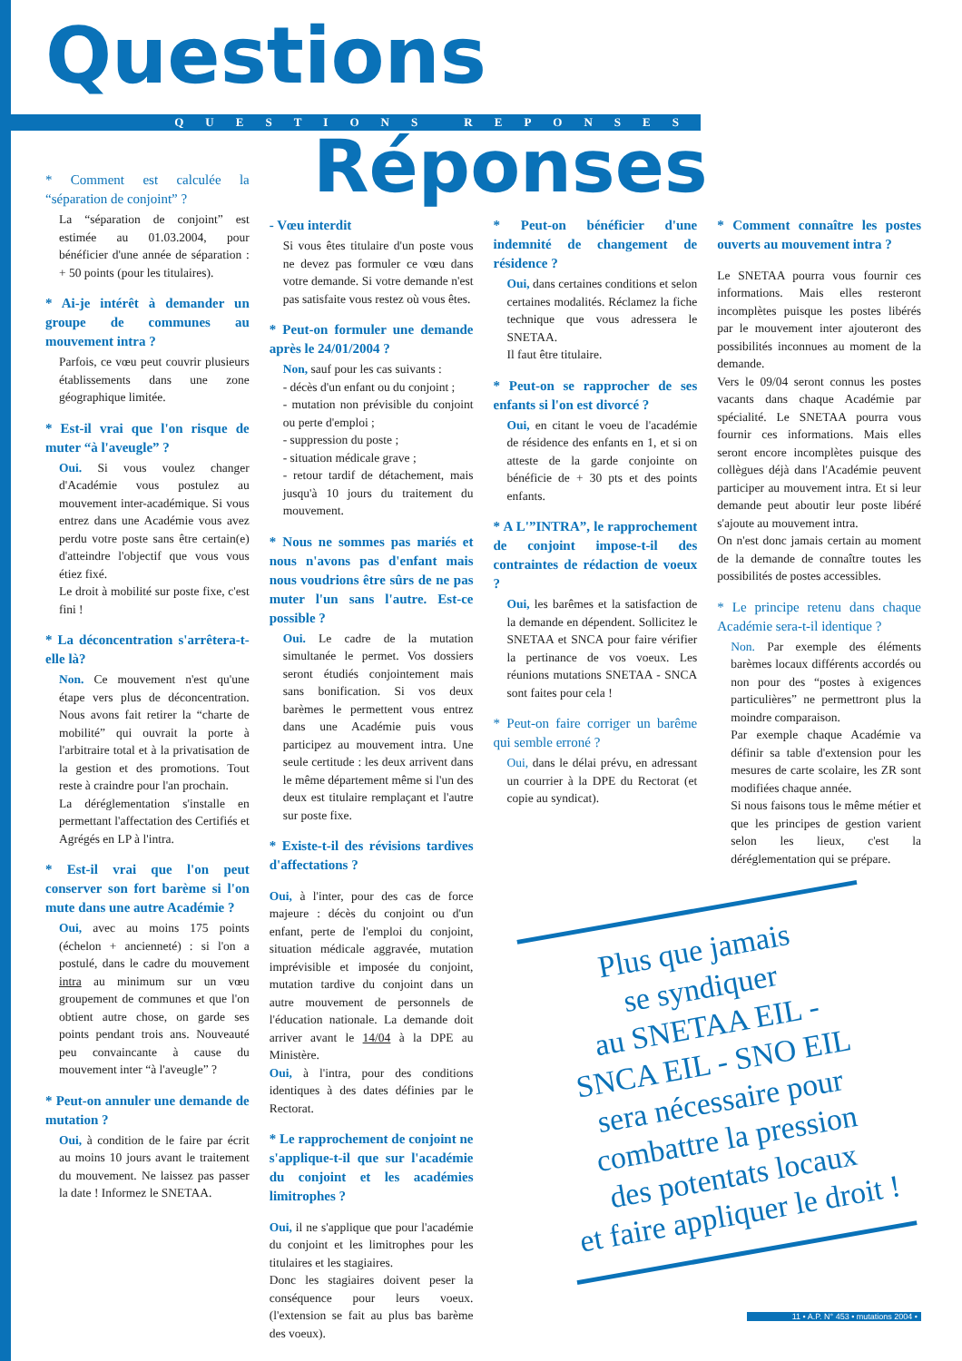Questions
QUESTIONS REPONSES
Réponses
* Comment est calculée la “séparation de conjoint” ?
La “séparation de conjoint” est estimée au 01.03.2004, pour bénéficier d'une année de séparation : + 50 points (pour les titulaires).
* Ai-je intérêt à demander un groupe de communes au mouvement intra ?
Parfois, ce vœu peut couvrir plusieurs établissements dans une zone géographique limitée.
* Est-il vrai que l'on risque de muter “à l'aveugle” ?
Oui. Si vous voulez changer d'Académie vous postulez au mouvement inter-académique. Si vous entrez dans une Académie vous avez perdu votre poste sans être certain(e) d'atteindre l'objectif que vous vous étiez fixé.
Le droit à mobilité sur poste fixe, c'est fini !
* La déconcentration s'arrêtera-t-elle là?
Non. Ce mouvement n'est qu'une étape vers plus de déconcentration. Nous avons fait retirer la “charte de mobilité” qui ouvrait la porte à l'arbitraire total et à la privatisation de la gestion et des promotions. Tout reste à craindre pour l'an prochain.
La déréglementation s'installe en permettant l'affectation des Certifiés et Agrégés en LP à l'intra.
* Est-il vrai que l'on peut conserver son fort barème si l'on mute dans une autre Académie ?
Oui, avec au moins 175 points (échelon + ancienneté) : si l'on a postulé, dans le cadre du mouvement intra au minimum sur un vœu groupement de communes et que l'on obtient autre chose, on garde ses points pendant trois ans. Nouveauté peu convaincante à cause du mouvement inter “à l'aveugle” ?
* Peut-on annuler une demande de mutation ?
Oui, à condition de le faire par écrit au moins 10 jours avant le traitement du mouvement. Ne laissez pas passer la date ! Informez le SNETAA.
- Vœu interdit
Si vous êtes titulaire d'un poste vous ne devez pas formuler ce vœu dans votre demande. Si votre demande n'est pas satisfaite vous restez où vous êtes.
* Peut-on formuler une demande après le 24/01/2004 ?
Non, sauf pour les cas suivants :
- décès d'un enfant ou du conjoint ;
- mutation non prévisible du conjoint ou perte d'emploi ;
- suppression du poste ;
- situation médicale grave ;
- retour tardif de détachement, mais jusqu'à 10 jours du traitement du mouvement.
* Nous ne sommes pas mariés et nous n'avons pas d'enfant mais nous voudrions être sûrs de ne pas muter l'un sans l'autre. Est-ce possible ?
Oui. Le cadre de la mutation simultanée le permet. Vos dossiers seront étudiés conjointement mais sans bonification. Si vos deux barèmes le permettent vous entrez dans une Académie puis vous participez au mouvement intra. Une seule certitude : les deux arrivent dans le même département même si l'un des deux est titulaire remplaçant et l'autre sur poste fixe.
* Existe-t-il des révisions tardives d'affectations ?
Oui, à l'inter, pour des cas de force majeure : décès du conjoint ou d'un enfant, perte de l'emploi du conjoint, situation médicale aggravée, mutation imprévisible et imposée du conjoint, mutation tardive du conjoint dans un autre mouvement de personnels de l'éducation nationale. La demande doit arriver avant le 14/04 à la DPE au Ministère.
Oui, à l'intra, pour des conditions identiques à des dates définies par le Rectorat.
* Le rapprochement de conjoint ne s'applique-t-il que sur l'académie du conjoint et les académies limitrophes ?
Oui, il ne s'applique que pour l'académie du conjoint et les limitrophes pour les titulaires et les stagiaires.
Donc les stagiaires doivent peser la conséquence pour leurs voeux. (l'extension se fait au plus bas barème des voeux).
* Peut-on bénéficier d'une indemnité de changement de résidence ?
Oui, dans certaines conditions et selon certaines modalités. Réclamez la fiche technique que vous adressera le SNETAA.
Il faut être titulaire.
* Peut-on se rapprocher de ses enfants si l'on est divorcé ?
Oui, en citant le voeu de l'académie de résidence des enfants en 1, et si on atteste de la garde conjointe on bénéficie de + 30 pts et des points enfants.
* A L'”INTRA”, le rapprochement de conjoint impose-t-il des contraintes de rédaction de voeux ?
Oui, les barêmes et la satisfaction de la demande en dépendent. Sollicitez le SNETAA et SNCA pour faire vérifier la pertinance de vos voeux. Les réunions mutations SNETAA - SNCA sont faites pour cela !
* Peut-on faire corriger un barême qui semble erroné ?
Oui, dans le délai prévu, en adressant un courrier à la DPE du Rectorat (et copie au syndicat).
* Comment connaître les postes ouverts au mouvement intra ?
Le SNETAA pourra vous fournir ces informations. Mais elles resteront incomplètes puisque les postes libérés par le mouvement inter ajouteront des possibilités inconnues au moment de la demande.
Vers le 09/04 seront connus les postes vacants dans chaque Académie par spécialité. Le SNETAA pourra vous fournir ces informations. Mais elles seront encore incomplètes puisque des collègues déjà dans l'Académie peuvent participer au mouvement intra. Et si leur demande peut aboutir leur poste libéré s'ajoute au mouvement intra.
On n'est donc jamais certain au moment de la demande de connaître toutes les possibilités de postes accessibles.
* Le principe retenu dans chaque Académie sera-t-il identique ?
Non. Par exemple des éléments barèmes locaux différents accordés ou non pour des “postes à exigences particulières” ne permettront plus la moindre comparaison.
Par exemple chaque Académie va définir sa table d'extension pour les mesures de carte scolaire, les ZR sont modifiées chaque année.
Si nous faisons tous le même métier et que les principes de gestion varient selon les lieux, c'est la déréglementation qui se prépare.
Plus que jamais
se syndiquer
au SNETAA EIL -
SNCA EIL - SNO EIL
sera nécessaire pour
combattre la pression
des potentats locaux
et faire appliquer le droit !
11 • A.P. N° 453 • mutations 2004 •